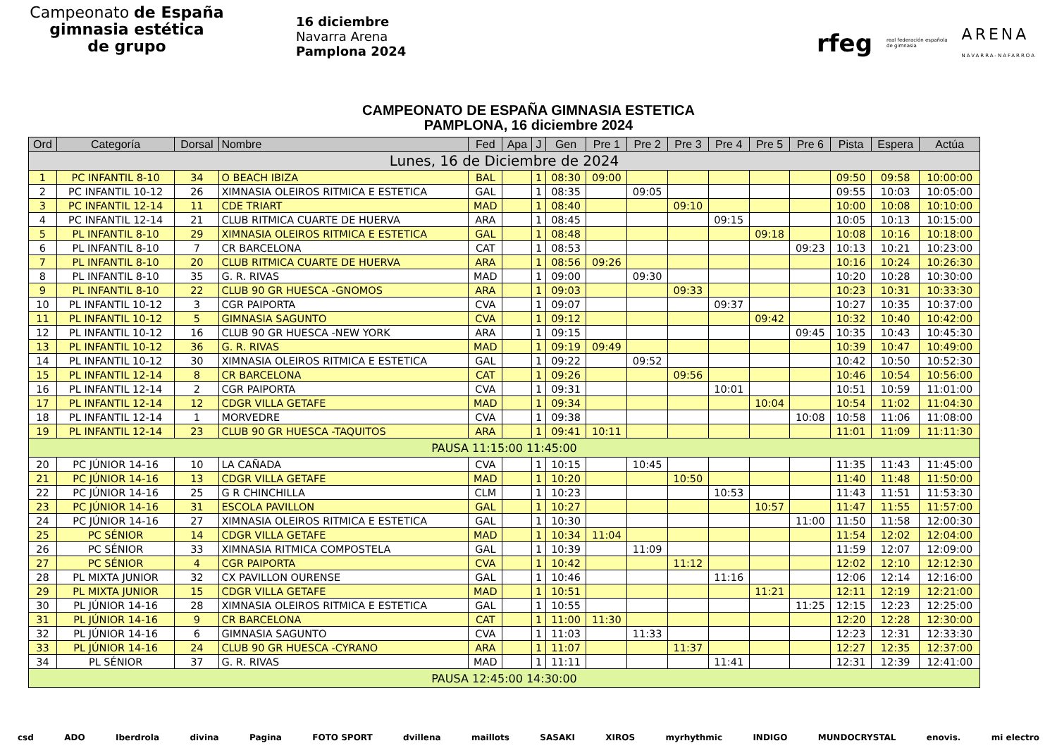Campeonato de España
gimnasia estética
de grupo
16 diciembre
Navarra Arena
Pamplona 2024
rfeg real federación española
de gimnasia ARENA
NAVARRA-NAFARROA
CAMPEONATO DE ESPAÑA GIMNASIA ESTETICA
PAMPLONA, 16 diciembre 2024
| Ord | Categoría | Dorsal | Nombre | Fed | Apa | J | Gen | Pre 1 | Pre 2 | Pre 3 | Pre 4 | Pre 5 | Pre 6 | Pista | Espera | Actúa |
| --- | --- | --- | --- | --- | --- | --- | --- | --- | --- | --- | --- | --- | --- | --- | --- | --- |
| Lunes, 16 de Diciembre de 2024 | | | | | | | | | | | | | | | | |
| 1 | PC INFANTIL 8-10 | 34 | O BEACH IBIZA | BAL | | 1 | 08:30 | 09:00 | | | | | | 09:50 | 09:58 | 10:00:00 |
| 2 | PC INFANTIL 10-12 | 26 | XIMNASIA OLEIROS RITMICA E ESTETICA | GAL | | 1 | 08:35 | | 09:05 | | | | | 09:55 | 10:03 | 10:05:00 |
| 3 | PC INFANTIL 12-14 | 11 | CDE TRIART | MAD | | 1 | 08:40 | | | 09:10 | | | | 10:00 | 10:08 | 10:10:00 |
| 4 | PC INFANTIL 12-14 | 21 | CLUB RITMICA CUARTE DE HUERVA | ARA | | 1 | 08:45 | | | | 09:15 | | | 10:05 | 10:13 | 10:15:00 |
| 5 | PL INFANTIL 8-10 | 29 | XIMNASIA OLEIROS RITMICA E ESTETICA | GAL | | 1 | 08:48 | | | | | 09:18 | | 10:08 | 10:16 | 10:18:00 |
| 6 | PL INFANTIL 8-10 | 7 | CR BARCELONA | CAT | | 1 | 08:53 | | | | | | 09:23 | 10:13 | 10:21 | 10:23:00 |
| 7 | PL INFANTIL 8-10 | 20 | CLUB RITMICA CUARTE DE HUERVA | ARA | | 1 | 08:56 | 09:26 | | | | | | 10:16 | 10:24 | 10:26:30 |
| 8 | PL INFANTIL 8-10 | 35 | G. R. RIVAS | MAD | | 1 | 09:00 | | 09:30 | | | | | 10:20 | 10:28 | 10:30:00 |
| 9 | PL INFANTIL 8-10 | 22 | CLUB 90 GR HUESCA -GNOMOS | ARA | | 1 | 09:03 | | | 09:33 | | | | 10:23 | 10:31 | 10:33:30 |
| 10 | PL INFANTIL 10-12 | 3 | CGR PAIPORTA | CVA | | 1 | 09:07 | | | | 09:37 | | | 10:27 | 10:35 | 10:37:00 |
| 11 | PL INFANTIL 10-12 | 5 | GIMNASIA SAGUNTO | CVA | | 1 | 09:12 | | | | | 09:42 | | 10:32 | 10:40 | 10:42:00 |
| 12 | PL INFANTIL 10-12 | 16 | CLUB 90 GR HUESCA -NEW YORK | ARA | | 1 | 09:15 | | | | | | 09:45 | 10:35 | 10:43 | 10:45:30 |
| 13 | PL INFANTIL 10-12 | 36 | G. R. RIVAS | MAD | | 1 | 09:19 | 09:49 | | | | | | 10:39 | 10:47 | 10:49:00 |
| 14 | PL INFANTIL 10-12 | 30 | XIMNASIA OLEIROS RITMICA E ESTETICA | GAL | | 1 | 09:22 | | 09:52 | | | | | 10:42 | 10:50 | 10:52:30 |
| 15 | PL INFANTIL 12-14 | 8 | CR BARCELONA | CAT | | 1 | 09:26 | | | 09:56 | | | | 10:46 | 10:54 | 10:56:00 |
| 16 | PL INFANTIL 12-14 | 2 | CGR PAIPORTA | CVA | | 1 | 09:31 | | | | 10:01 | | | 10:51 | 10:59 | 11:01:00 |
| 17 | PL INFANTIL 12-14 | 12 | CDGR VILLA GETAFE | MAD | | 1 | 09:34 | | | | | 10:04 | | 10:54 | 11:02 | 11:04:30 |
| 18 | PL INFANTIL 12-14 | 1 | MORVEDRE | CVA | | 1 | 09:38 | | | | | | 10:08 | 10:58 | 11:06 | 11:08:00 |
| 19 | PL INFANTIL 12-14 | 23 | CLUB 90 GR HUESCA -TAQUITOS | ARA | | 1 | 09:41 | 10:11 | | | | | | 11:01 | 11:09 | 11:11:30 |
| PAUSA 11:15:00 11:45:00 | | | | | | | | | | | | | | | | |
| 20 | PC JÚNIOR 14-16 | 10 | LA CAÑADA | CVA | | 1 | 10:15 | | 10:45 | | | | | 11:35 | 11:43 | 11:45:00 |
| 21 | PC JÚNIOR 14-16 | 13 | CDGR VILLA GETAFE | MAD | | 1 | 10:20 | | | 10:50 | | | | 11:40 | 11:48 | 11:50:00 |
| 22 | PC JÚNIOR 14-16 | 25 | G R CHINCHILLA | CLM | | 1 | 10:23 | | | | 10:53 | | | 11:43 | 11:51 | 11:53:30 |
| 23 | PC JÚNIOR 14-16 | 31 | ESCOLA PAVILLON | GAL | | 1 | 10:27 | | | | | 10:57 | | 11:47 | 11:55 | 11:57:00 |
| 24 | PC JÚNIOR 14-16 | 27 | XIMNASIA OLEIROS RITMICA E ESTETICA | GAL | | 1 | 10:30 | | | | | | 11:00 | 11:50 | 11:58 | 12:00:30 |
| 25 | PC SÉNIOR | 14 | CDGR VILLA GETAFE | MAD | | 1 | 10:34 | 11:04 | | | | | | 11:54 | 12:02 | 12:04:00 |
| 26 | PC SÉNIOR | 33 | XIMNASIA RITMICA COMPOSTELA | GAL | | 1 | 10:39 | | 11:09 | | | | | 11:59 | 12:07 | 12:09:00 |
| 27 | PC SÉNIOR | 4 | CGR PAIPORTA | CVA | | 1 | 10:42 | | | 11:12 | | | | 12:02 | 12:10 | 12:12:30 |
| 28 | PL MIXTA JUNIOR | 32 | CX PAVILLON OURENSE | GAL | | 1 | 10:46 | | | | 11:16 | | | 12:06 | 12:14 | 12:16:00 |
| 29 | PL MIXTA JUNIOR | 15 | CDGR VILLA GETAFE | MAD | | 1 | 10:51 | | | | | 11:21 | | 12:11 | 12:19 | 12:21:00 |
| 30 | PL JÚNIOR 14-16 | 28 | XIMNASIA OLEIROS RITMICA E ESTETICA | GAL | | 1 | 10:55 | | | | | | 11:25 | 12:15 | 12:23 | 12:25:00 |
| 31 | PL JÚNIOR 14-16 | 9 | CR BARCELONA | CAT | | 1 | 11:00 | 11:30 | | | | | | 12:20 | 12:28 | 12:30:00 |
| 32 | PL JÚNIOR 14-16 | 6 | GIMNASIA SAGUNTO | CVA | | 1 | 11:03 | | 11:33 | | | | | 12:23 | 12:31 | 12:33:30 |
| 33 | PL JÚNIOR 14-16 | 24 | CLUB 90 GR HUESCA -CYRANO | ARA | | 1 | 11:07 | | | 11:37 | | | | 12:27 | 12:35 | 12:37:00 |
| 34 | PL SÉNIOR | 37 | G. R. RIVAS | MAD | | 1 | 11:11 | | | | 11:41 | | | 12:31 | 12:39 | 12:41:00 |
| PAUSA 12:45:00 14:30:00 | | | | | | | | | | | | | | | | |
csd ADO Iberdrola divina Pagina FOTO SPORT dvillena maillots SASAKI XIROS myrhythmic INDIGO MUNDOCRYSTAL enovis. mi electro